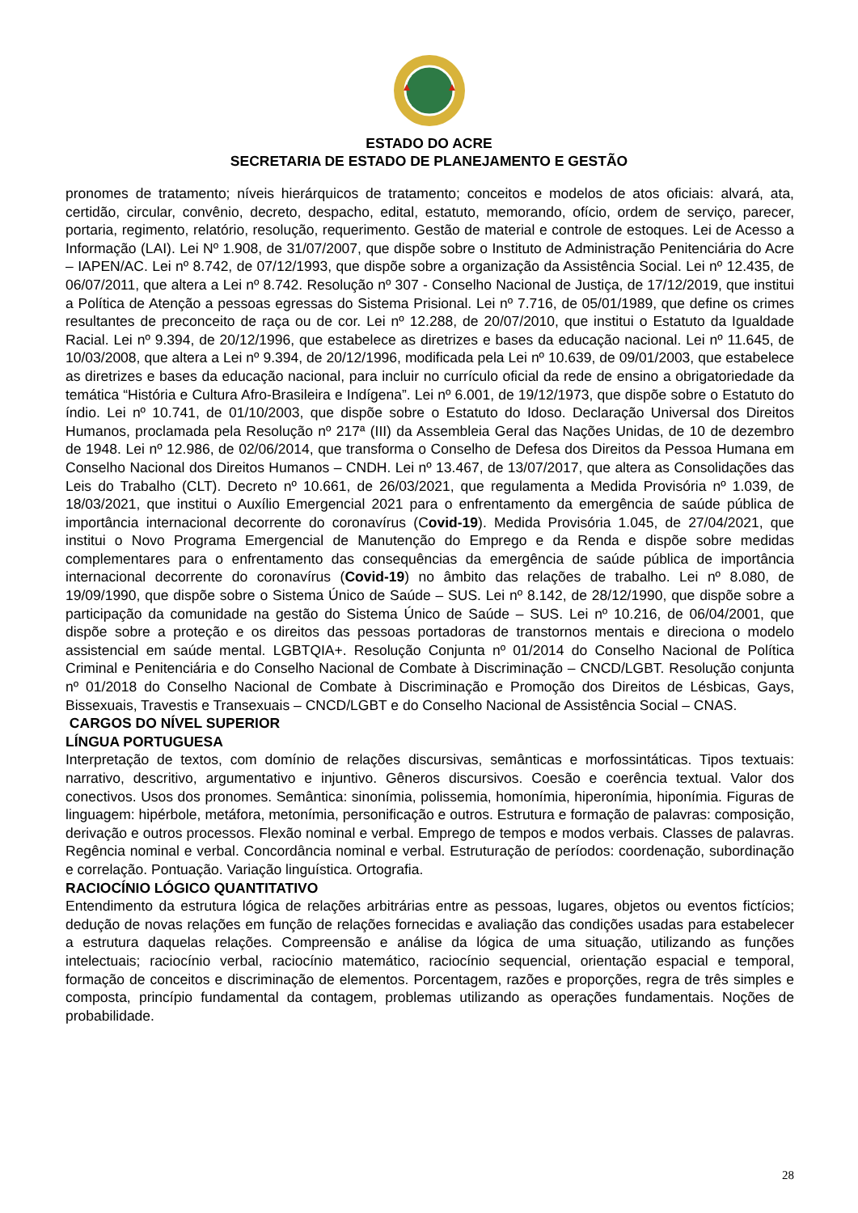ESTADO DO ACRE
SECRETARIA DE ESTADO DE PLANEJAMENTO E GESTÃO
pronomes de tratamento; níveis hierárquicos de tratamento; conceitos e modelos de atos oficiais: alvará, ata, certidão, circular, convênio, decreto, despacho, edital, estatuto, memorando, ofício, ordem de serviço, parecer, portaria, regimento, relatório, resolução, requerimento. Gestão de material e controle de estoques. Lei de Acesso a Informação (LAI). Lei Nº 1.908, de 31/07/2007, que dispõe sobre o Instituto de Administração Penitenciária do Acre – IAPEN/AC. Lei nº 8.742, de 07/12/1993, que dispõe sobre a organização da Assistência Social. Lei nº 12.435, de 06/07/2011, que altera a Lei nº 8.742. Resolução nº 307 - Conselho Nacional de Justiça, de 17/12/2019, que institui a Política de Atenção a pessoas egressas do Sistema Prisional. Lei nº 7.716, de 05/01/1989, que define os crimes resultantes de preconceito de raça ou de cor. Lei nº 12.288, de 20/07/2010, que institui o Estatuto da Igualdade Racial. Lei nº 9.394, de 20/12/1996, que estabelece as diretrizes e bases da educação nacional. Lei nº 11.645, de 10/03/2008, que altera a Lei nº 9.394, de 20/12/1996, modificada pela Lei nº 10.639, de 09/01/2003, que estabelece as diretrizes e bases da educação nacional, para incluir no currículo oficial da rede de ensino a obrigatoriedade da temática “História e Cultura Afro-Brasileira e Indígena”. Lei nº 6.001, de 19/12/1973, que dispõe sobre o Estatuto do índio. Lei nº 10.741, de 01/10/2003, que dispõe sobre o Estatuto do Idoso. Declaração Universal dos Direitos Humanos, proclamada pela Resolução nº 217ª (III) da Assembleia Geral das Nações Unidas, de 10 de dezembro de 1948. Lei nº 12.986, de 02/06/2014, que transforma o Conselho de Defesa dos Direitos da Pessoa Humana em Conselho Nacional dos Direitos Humanos – CNDH. Lei nº 13.467, de 13/07/2017, que altera as Consolidações das Leis do Trabalho (CLT). Decreto nº 10.661, de 26/03/2021, que regulamenta a Medida Provisória nº 1.039, de 18/03/2021, que institui o Auxílio Emergencial 2021 para o enfrentamento da emergência de saúde pública de importância internacional decorrente do coronavírus (Covid-19). Medida Provisória 1.045, de 27/04/2021, que institui o Novo Programa Emergencial de Manutenção do Emprego e da Renda e dispõe sobre medidas complementares para o enfrentamento das consequências da emergência de saúde pública de importância internacional decorrente do coronavírus (Covid-19) no âmbito das relações de trabalho. Lei nº 8.080, de 19/09/1990, que dispõe sobre o Sistema Único de Saúde – SUS. Lei nº 8.142, de 28/12/1990, que dispõe sobre a participação da comunidade na gestão do Sistema Único de Saúde – SUS. Lei nº 10.216, de 06/04/2001, que dispõe sobre a proteção e os direitos das pessoas portadoras de transtornos mentais e direciona o modelo assistencial em saúde mental. LGBTQIA+. Resolução Conjunta nº 01/2014 do Conselho Nacional de Política Criminal e Penitenciária e do Conselho Nacional de Combate à Discriminação – CNCD/LGBT. Resolução conjunta nº 01/2018 do Conselho Nacional de Combate à Discriminação e Promoção dos Direitos de Lésbicas, Gays, Bissexuais, Travestis e Transexuais – CNCD/LGBT e do Conselho Nacional de Assistência Social – CNAS.
CARGOS DO NÍVEL SUPERIOR
LÍNGUA PORTUGUESA
Interpretação de textos, com domínio de relações discursivas, semânticas e morfossintáticas. Tipos textuais: narrativo, descritivo, argumentativo e injuntivo. Gêneros discursivos. Coesão e coerência textual. Valor dos conectivos. Usos dos pronomes. Semântica: sinonímia, polissemia, homonímia, hiperonímia, hiponímia. Figuras de linguagem: hipérbole, metáfora, metonímia, personificação e outros. Estrutura e formação de palavras: composição, derivação e outros processos. Flexão nominal e verbal. Emprego de tempos e modos verbais. Classes de palavras. Regência nominal e verbal. Concordância nominal e verbal. Estruturação de períodos: coordenação, subordinação e correlação. Pontuação. Variação linguística. Ortografia.
RACIOCÍNIO LÓGICO QUANTITATIVO
Entendimento da estrutura lógica de relações arbitrárias entre as pessoas, lugares, objetos ou eventos fictícios; dedução de novas relações em função de relações fornecidas e avaliação das condições usadas para estabelecer a estrutura daquelas relações. Compreensão e análise da lógica de uma situação, utilizando as funções intelectuais; raciocínio verbal, raciocínio matemático, raciocínio sequencial, orientação espacial e temporal, formação de conceitos e discriminação de elementos. Porcentagem, razões e proporções, regra de três simples e composta, princípio fundamental da contagem, problemas utilizando as operações fundamentais. Noções de probabilidade.
28